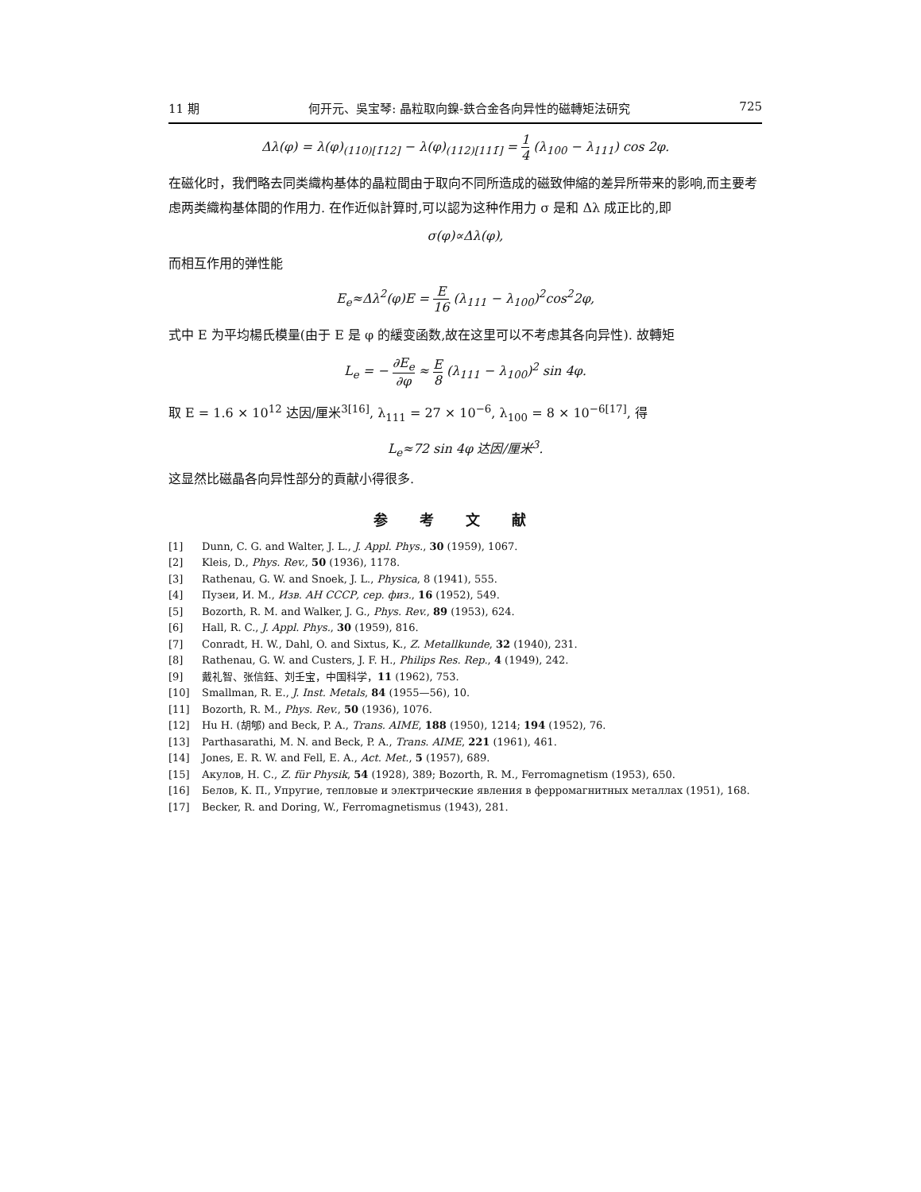11 期 何开元、吳宝琴: 晶粒取向鎳-鉄合金各向异性的磁轉矩法研究 725
Δλ(φ) = λ(φ)<sub>(110)[1̄12]</sub> − λ(φ)<sub>(112)[111̄]</sub> = 1 4 (λ<sub>100</sub> − λ<sub>111</sub>) cos 2φ.
在磁化时，我們略去同类織构基体的晶粒間由于取向不同所造成的磁致伸縮的差异所带来的影响,而主要考虑两类織构基体間的作用力. 在作近似計算时,可以認为这种作用力 σ 是和 Δλ 成正比的,即
σ(φ)∝Δλ(φ),
而相互作用的弹性能
E<sub>e</sub>≈Δλ<sup>2</sup>(φ)E = E 16 (λ<sub>111</sub> − λ<sub>100</sub>)<sup>2</sup>cos<sup>2</sup>2φ,
式中 E 为平均楊氏模量(由于 E 是 φ 的緩变函数,故在这里可以不考虑其各向异性). 故轉矩
L<sub>e</sub> = − ∂E<sub>e</sub> ∂φ ≈ E 8 (λ<sub>111</sub> − λ<sub>100</sub>)<sup>2</sup> sin 4φ.
取 E = 1.6 × 10<sup>12</sup> 达因/厘米<sup>3[16]</sup>, λ<sub>111</sub> = 27 × 10<sup>−6</sup>, λ<sub>100</sub> = 8 × 10<sup>−6[17]</sup>, 得
L<sub>e</sub>≈72 sin 4φ 达因/厘米<sup>3</sup>.
这显然比磁晶各向异性部分的貢献小得很多.
参考文献
[1] Dunn, C. G. and Walter, J. L., J. Appl. Phys., 30 (1959), 1067.
[2] Kleis, D., Phys. Rev., 50 (1936), 1178.
[3] Rathenau, G. W. and Snoek, J. L., Physica, 8 (1941), 555.
[4] Пузеи, И. М., Изв. АН СССР, сер. физ., 16 (1952), 549.
[5] Bozorth, R. M. and Walker, J. G., Phys. Rev., 89 (1953), 624.
[6] Hall, R. C., J. Appl. Phys., 30 (1959), 816.
[7] Conradt, H. W., Dahl, O. and Sixtus, K., Z. Metallkunde, 32 (1940), 231.
[8] Rathenau, G. W. and Custers, J. F. H., Philips Res. Rep., 4 (1949), 242.
[9] 戴礼智、张信鈺、刘壬宝，中国科学，11 (1962), 753.
[10] Smallman, R. E., J. Inst. Metals, 84 (1955—56), 10.
[11] Bozorth, R. M., Phys. Rev., 50 (1936), 1076.
[12] Hu H. (胡郇) and Beck, P. A., Trans. AIME, 188 (1950), 1214; 194 (1952), 76.
[13] Parthasarathi, M. N. and Beck, P. A., Trans. AIME, 221 (1961), 461.
[14] Jones, E. R. W. and Fell, E. A., Act. Met., 5 (1957), 689.
[15] Акулов, Н. С., Z. für Physik, 54 (1928), 389; Bozorth, R. M., Ferromagnetism (1953), 650.
[16] Белов, К. П., Упругие, тепловые и электрические явления в ферромагнитных металлах (1951), 168.
[17] Becker, R. and Doring, W., Ferromagnetismus (1943), 281.